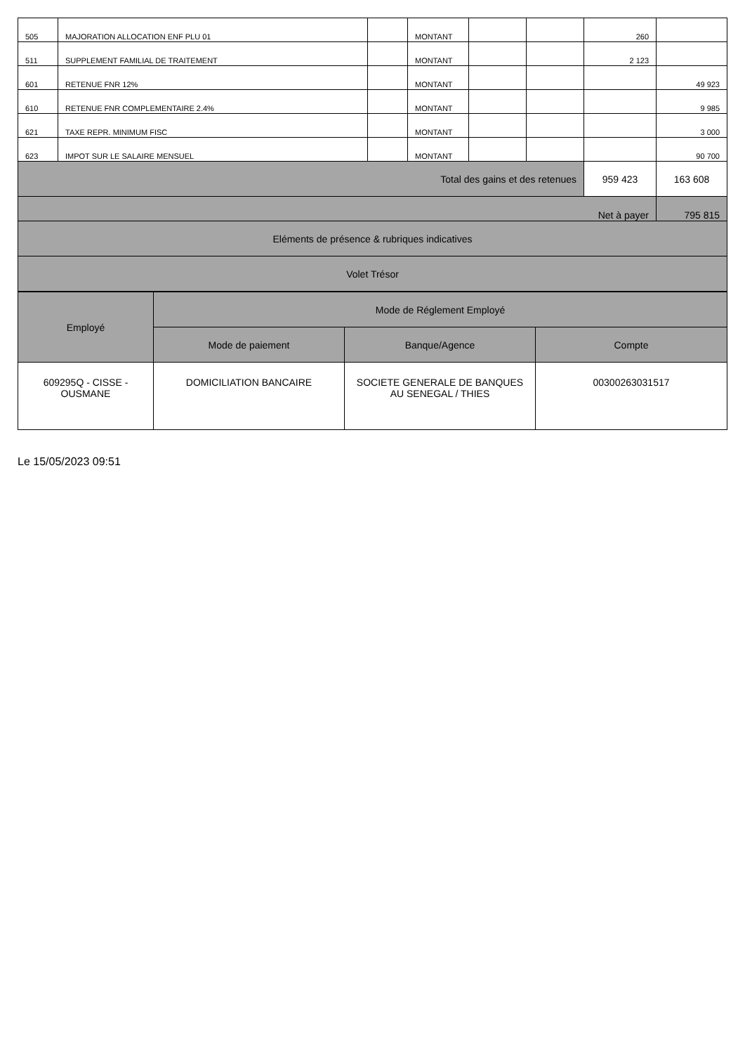| 505 | MAJORATION ALLOCATION ENF PLU 01 | | MONTANT | | | 260 | |
| 511 | SUPPLEMENT FAMILIAL DE TRAITEMENT | | MONTANT | | | 2 123 | |
| 601 | RETENUE FNR 12% | | MONTANT | | | | 49 923 |
| 610 | RETENUE FNR COMPLEMENTAIRE 2.4% | | MONTANT | | | | 9 985 |
| 621 | TAXE REPR. MINIMUM FISC | | MONTANT | | | | 3 000 |
| 623 | IMPOT SUR LE SALAIRE MENSUEL | | MONTANT | | | | 90 700 |
| Total des gains et des retenues | | | | | | 959 423 | 163 608 |
| Net à payer | | | | | | | 795 815 |
| Eléments de présence & rubriques indicatives | | | | | | | |
| Volet Trésor | | | | | | | |
| Employé | Mode de Réglement Employé | | |
| --- | --- | --- | --- |
| | Mode de paiement | Banque/Agence | Compte |
| 609295Q - CISSE - OUSMANE | DOMICILIATION BANCAIRE | SOCIETE GENERALE DE BANQUES AU SENEGAL / THIES | 00300263031517 |
Le 15/05/2023 09:51